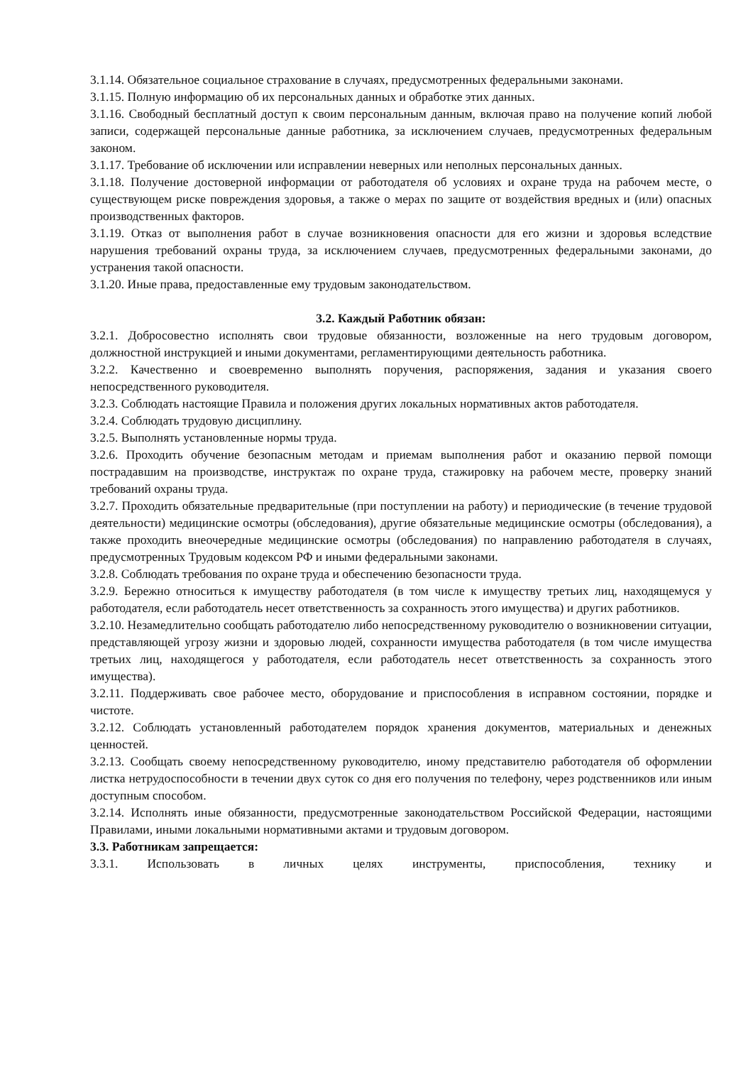3.1.14. Обязательное социальное страхование в случаях, предусмотренных федеральными законами.
3.1.15. Полную информацию об их персональных данных и обработке этих данных.
3.1.16. Свободный бесплатный доступ к своим персональным данным, включая право на получение копий любой записи, содержащей персональные данные работника, за исключением случаев, предусмотренных федеральным законом.
3.1.17. Требование об исключении или исправлении неверных или неполных персональных данных.
3.1.18. Получение достоверной информации от работодателя об условиях и охране труда на рабочем месте, о существующем риске повреждения здоровья, а также о мерах по защите от воздействия вредных и (или) опасных производственных факторов.
3.1.19. Отказ от выполнения работ в случае возникновения опасности для его жизни и здоровья вследствие нарушения требований охраны труда, за исключением случаев, предусмотренных федеральными законами, до устранения такой опасности.
3.1.20. Иные права, предоставленные ему трудовым законодательством.
3.2. Каждый Работник обязан:
3.2.1. Добросовестно исполнять свои трудовые обязанности, возложенные на него трудовым договором, должностной инструкцией и иными документами, регламентирующими деятельность работника.
3.2.2. Качественно и своевременно выполнять поручения, распоряжения, задания и указания своего непосредственного руководителя.
3.2.3. Соблюдать настоящие Правила и положения других локальных нормативных актов работодателя.
3.2.4. Соблюдать трудовую дисциплину.
3.2.5. Выполнять установленные нормы труда.
3.2.6. Проходить обучение безопасным методам и приемам выполнения работ и оказанию первой помощи пострадавшим на производстве, инструктаж по охране труда, стажировку на рабочем месте, проверку знаний требований охраны труда.
3.2.7. Проходить обязательные предварительные (при поступлении на работу) и периодические (в течение трудовой деятельности) медицинские осмотры (обследования), другие обязательные медицинские осмотры (обследования), а также проходить внеочередные медицинские осмотры (обследования) по направлению работодателя в случаях, предусмотренных Трудовым кодексом РФ и иными федеральными законами.
3.2.8. Соблюдать требования по охране труда и обеспечению безопасности труда.
3.2.9. Бережно относиться к имуществу работодателя (в том числе к имуществу третьих лиц, находящемуся у работодателя, если работодатель несет ответственность за сохранность этого имущества) и других работников.
3.2.10. Незамедлительно сообщать работодателю либо непосредственному руководителю о возникновении ситуации, представляющей угрозу жизни и здоровью людей, сохранности имущества работодателя (в том числе имущества третьих лиц, находящегося у работодателя, если работодатель несет ответственность за сохранность этого имущества).
3.2.11. Поддерживать свое рабочее место, оборудование и приспособления в исправном состоянии, порядке и чистоте.
3.2.12. Соблюдать установленный работодателем порядок хранения документов, материальных и денежных ценностей.
3.2.13. Сообщать своему непосредственному руководителю, иному представителю работодателя об оформлении листка нетрудоспособности в течении двух суток со дня его получения по телефону, через родственников или иным доступным способом.
3.2.14. Исполнять иные обязанности, предусмотренные законодательством Российской Федерации, настоящими Правилами, иными локальными нормативными актами и трудовым договором.
3.3. Работникам запрещается:
3.3.1. Использовать в личных целях инструменты, приспособления, технику и